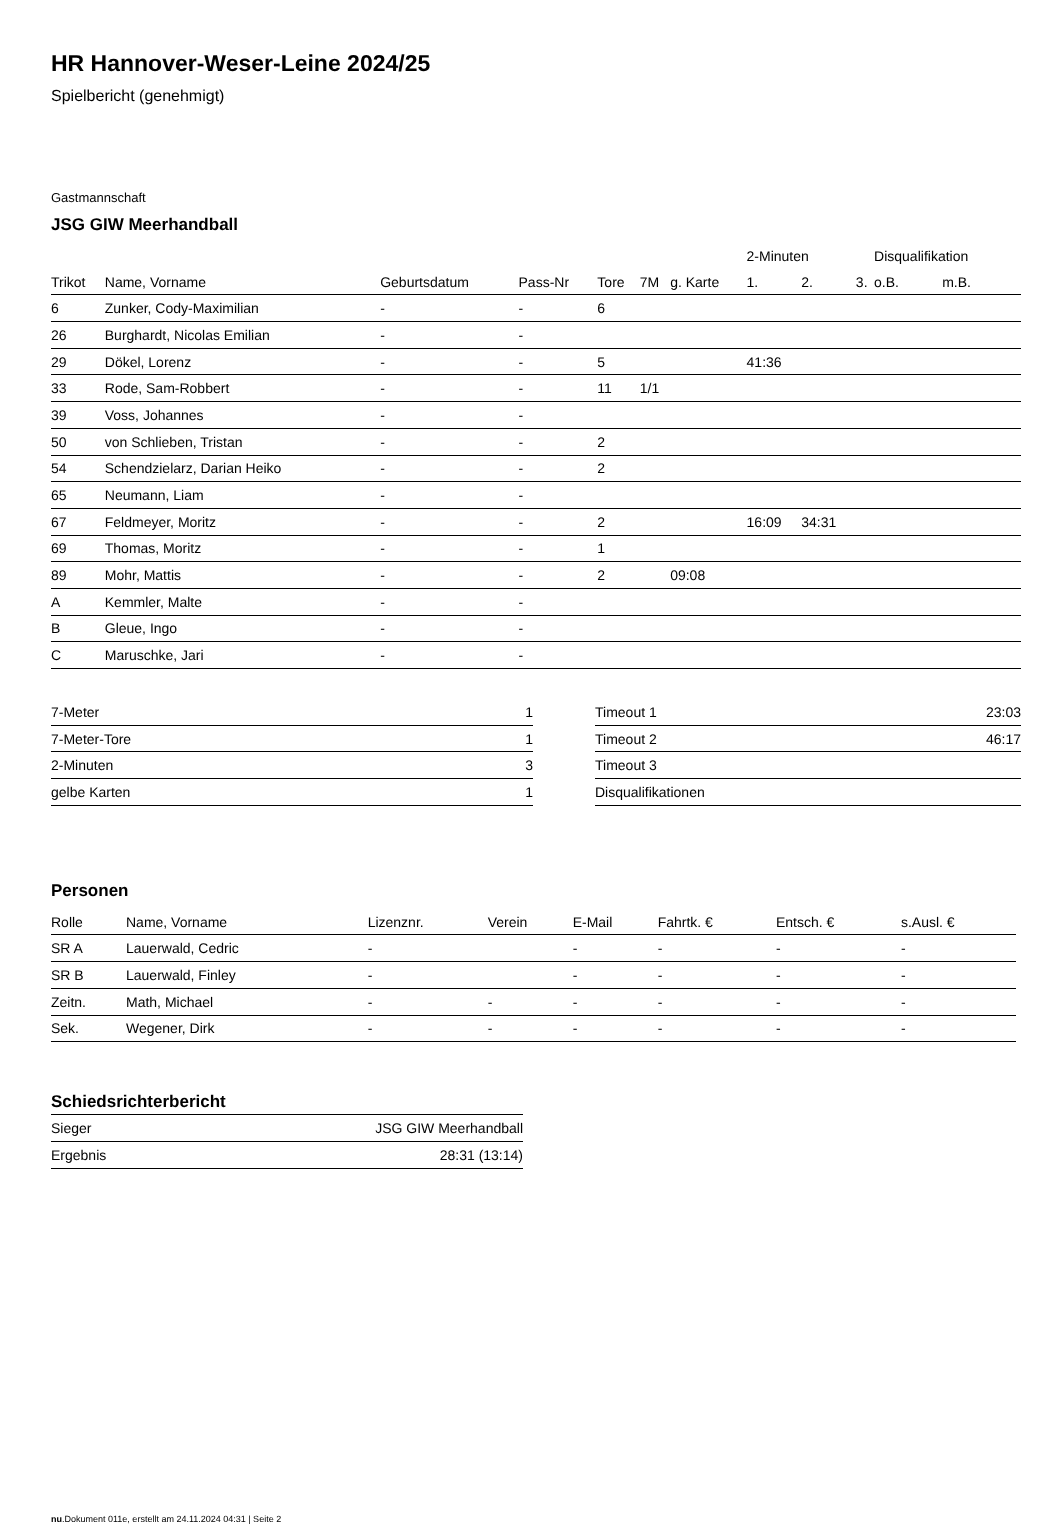HR Hannover-Weser-Leine 2024/25
Spielbericht (genehmigt)
Gastmannschaft
JSG GIW Meerhandball
| | | | | | | | 2-Minuten | | | Disqualifikation | |
| --- | --- | --- | --- | --- | --- | --- | --- | --- | --- | --- | --- |
| Trikot | Name, Vorname | Geburtsdatum | Pass-Nr | Tore | 7M | g. Karte | 1. | 2. | 3. | o.B. | m.B. |
| 6 | Zunker, Cody-Maximilian | - | - | 6 | | | | | | | |
| 26 | Burghardt, Nicolas Emilian | - | - | | | | | | | | |
| 29 | Dökel, Lorenz | - | - | 5 | | | 41:36 | | | | |
| 33 | Rode, Sam-Robbert | - | - | 11 | 1/1 | | | | | | |
| 39 | Voss, Johannes | - | - | | | | | | | | |
| 50 | von Schlieben, Tristan | - | - | 2 | | | | | | | |
| 54 | Schendzielarz, Darian Heiko | - | - | 2 | | | | | | | |
| 65 | Neumann, Liam | - | - | | | | | | | | |
| 67 | Feldmeyer, Moritz | - | - | 2 | | | 16:09 | 34:31 | | | |
| 69 | Thomas, Moritz | - | - | 1 | | | | | | | |
| 89 | Mohr, Mattis | - | - | 2 | | 09:08 | | | | | |
| A | Kemmler, Malte | - | - | | | | | | | | |
| B | Gleue, Ingo | - | - | | | | | | | | |
| C | Maruschke, Jari | - | - | | | | | | | | |
| 7-Meter | 1 |
| 7-Meter-Tore | 1 |
| 2-Minuten | 3 |
| gelbe Karten | 1 |
| Timeout 1 | 23:03 |
| Timeout 2 | 46:17 |
| Timeout 3 | |
| Disqualifikationen | |
Personen
| Rolle | Name, Vorname | Lizenznr. | Verein | E-Mail | Fahrtk. € | Entsch. € | s.Ausl. € |
| --- | --- | --- | --- | --- | --- | --- | --- |
| SR A | Lauerwald, Cedric | - | | - | - | - | - |
| SR B | Lauerwald, Finley | - | | - | - | - | - |
| Zeitn. | Math, Michael | - | - | - | - | - | - |
| Sek. | Wegener, Dirk | - | - | - | - | - | - |
Schiedsrichterbericht
| Sieger | JSG GIW Meerhandball |
| Ergebnis | 28:31 (13:14) |
nu.Dokument 011e, erstellt am 24.11.2024 04:31 | Seite 2